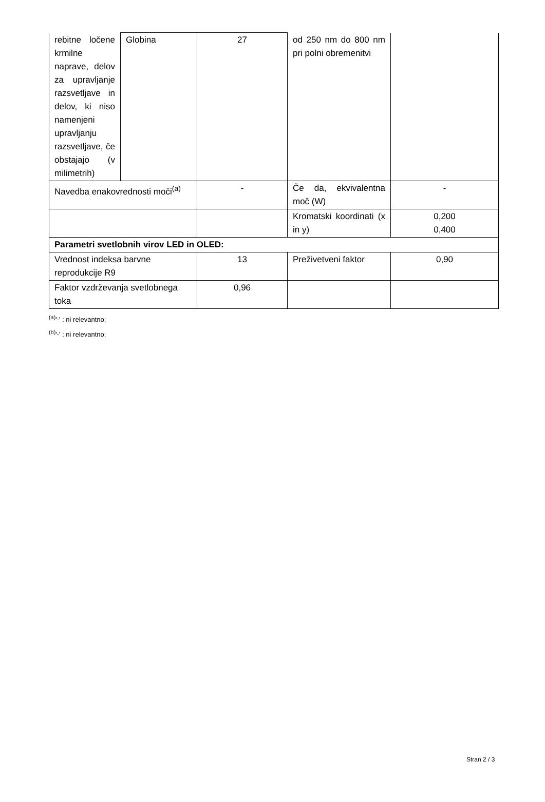| rebitne ločene krmilne naprave, delov za upravljanje razsvetljave in delov, ki niso namenjeni upravljanju razsvetljave, če obstajajo (v milimetrih) | Globina | 27 | od 250 nm do 800 nm pri polni obremenitvi | |
| Navedba enakovrednosti moči<sup>(a)</sup> | | - | Če da, ekvivalentna moč (W) | - |
| | | | Kromatski koordinati (x in y) | 0,200 0,400 |
| Parametri svetlobnih virov LED in OLED: | | | | |
| Vrednost indeksa barvne reprodukcije R9 | | 13 | Preživetveni faktor | 0,90 |
| Faktor vzdrževanja svetlobnega toka | | 0,96 | | |
<sup>(a)</sup> '-' : ni relevantno;
<sup>(b)</sup> '-' : ni relevantno;
Stran 2 / 3